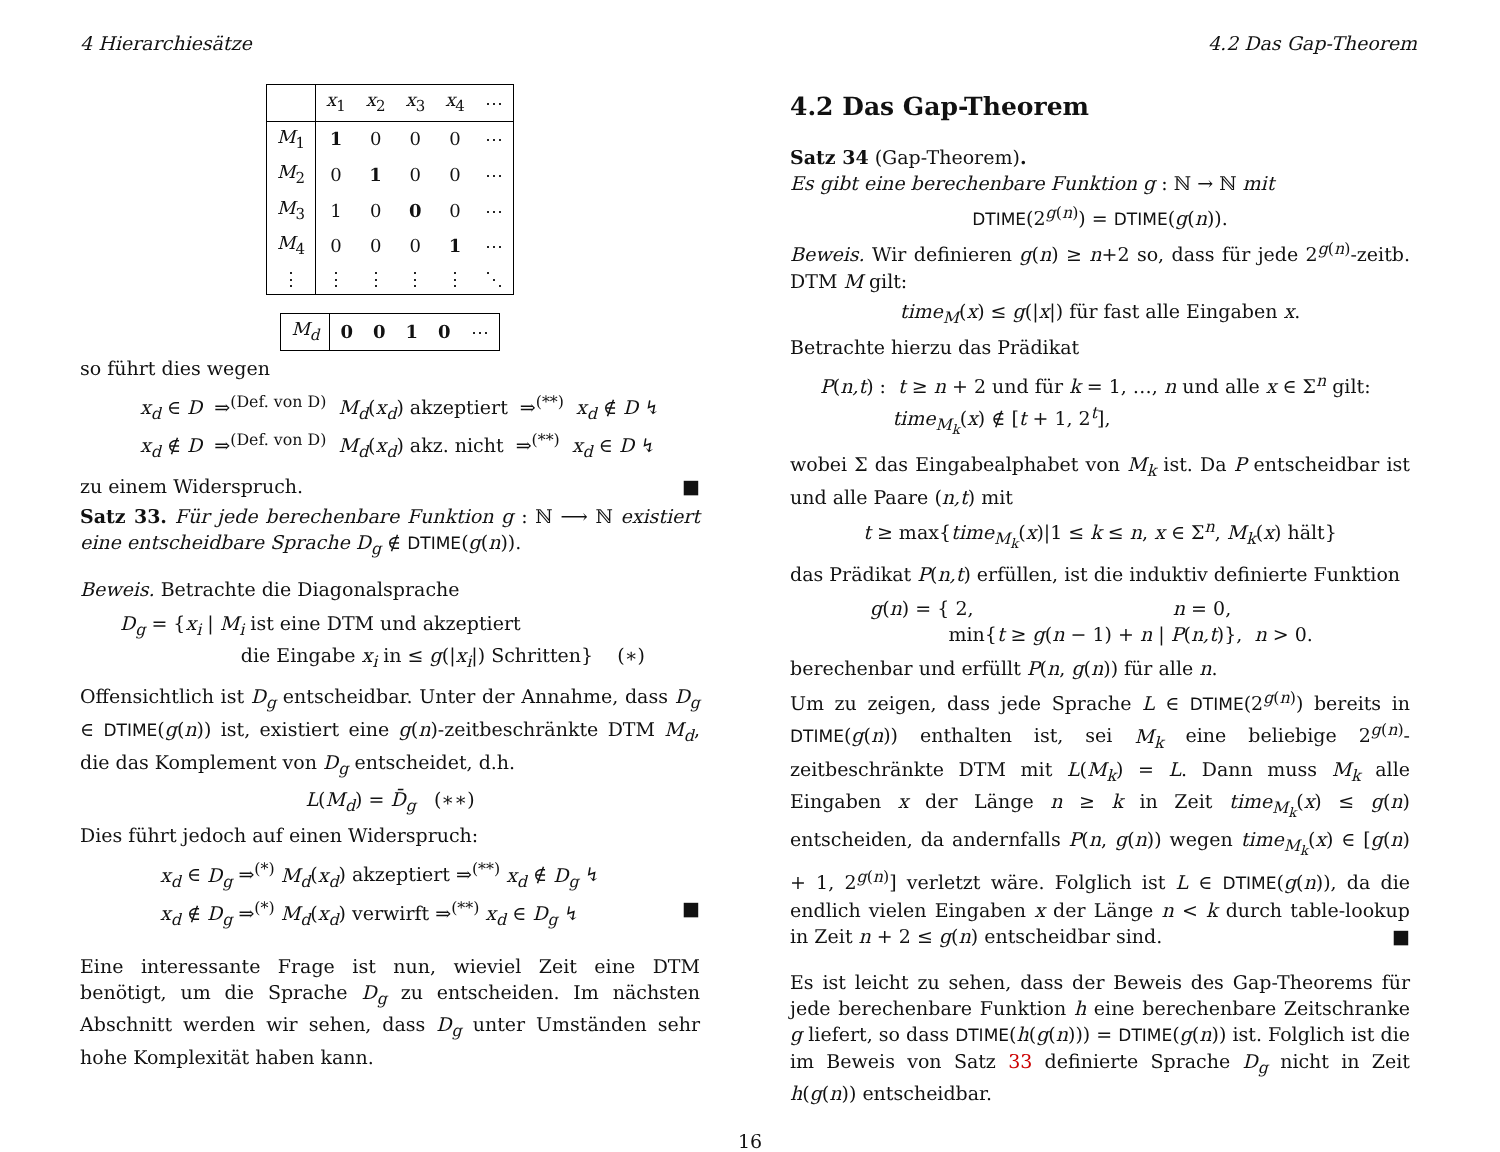4 Hierarchiesätze 4.2 Das Gap-Theorem
| | x<sub>1</sub> | x<sub>2</sub> | x<sub>3</sub> | x<sub>4</sub> | ⋯ |
| --- | --- | --- | --- | --- | --- |
| M<sub>1</sub> | 1 | 0 | 0 | 0 | ⋯ |
| M<sub>2</sub> | 0 | 1 | 0 | 0 | ⋯ |
| M<sub>3</sub> | 1 | 0 | 0 | 0 | ⋯ |
| M<sub>4</sub> | 0 | 0 | 0 | 1 | ⋯ |
| ⋮ | ⋮ | ⋮ | ⋮ | ⋮ | ⋱ |
| M<sub>d</sub> | 0 | 0 | 1 | 0 | ⋯ |
so führt dies wegen
x<sub>d</sub> ∈ D ⇒<sup>(Def. von D)</sup> M<sub>d</sub>(x<sub>d</sub>) akzeptiert ⇒<sup>(**)</sup> x<sub>d</sub> ∉ D ↯
x<sub>d</sub> ∉ D ⇒<sup>(Def. von D)</sup> M<sub>d</sub>(x<sub>d</sub>) akz. nicht ⇒<sup>(**)</sup> x<sub>d</sub> ∈ D ↯
zu einem Widerspruch. ■
Satz 33. Für jede berechenbare Funktion g : ℕ ⟶ ℕ existiert eine entscheidbare Sprache D<sub>g</sub> ∉ DTIME(g(n)).
Beweis. Betrachte die Diagonalsprache
D<sub>g</sub> = {x<sub>i</sub> | M<sub>i</sub> ist eine DTM und akzeptiert
die Eingabe x<sub>i</sub> in ≤ g(|x<sub>i</sub>|) Schritten} (∗)
Offensichtlich ist D<sub>g</sub> entscheidbar. Unter der Annahme, dass D<sub>g</sub> ∈ DTIME(g(n)) ist, existiert eine g(n)-zeitbeschränkte DTM M<sub>d</sub>, die das Komplement von D<sub>g</sub> entscheidet, d.h.
L(M<sub>d</sub>) = D̄<sub>g</sub> (∗∗)
Dies führt jedoch auf einen Widerspruch:
x<sub>d</sub> ∈ D<sub>g</sub> ⇒<sup>(*)</sup> M<sub>d</sub>(x<sub>d</sub>) akzeptiert ⇒<sup>(**)</sup> x<sub>d</sub> ∉ D<sub>g</sub> ↯
x<sub>d</sub> ∉ D<sub>g</sub> ⇒<sup>(*)</sup> M<sub>d</sub>(x<sub>d</sub>) verwirft ⇒<sup>(**)</sup> x<sub>d</sub> ∈ D<sub>g</sub> ↯ ■
Eine interessante Frage ist nun, wieviel Zeit eine DTM benötigt, um die Sprache D<sub>g</sub> zu entscheiden. Im nächsten Abschnitt werden wir sehen, dass D<sub>g</sub> unter Umständen sehr hohe Komplexität haben kann.
4.2 Das Gap-Theorem
Satz 34 (Gap-Theorem).
Es gibt eine berechenbare Funktion g : ℕ → ℕ mit
DTIME(2<sup>g(n)</sup>) = DTIME(g(n)).
Beweis. Wir definieren g(n) ≥ n+2 so, dass für jede 2<sup>g(n)</sup>-zeitb. DTM M gilt:
time<sub>M</sub>(x) ≤ g(|x|) für fast alle Eingaben x.
Betrachte hierzu das Prädikat
P(n,t) : t ≥ n + 2 und für k = 1, …, n und alle x ∈ Σ<sup>n</sup> gilt:
time<sub>M<sub>k</sub></sub>(x) ∉ [t + 1, 2<sup>t</sup>],
wobei Σ das Eingabealphabet von M<sub>k</sub> ist. Da P entscheidbar ist und alle Paare (n,t) mit
t ≥ max{time<sub>M<sub>k</sub></sub>(x)|1 ≤ k ≤ n, x ∈ Σ<sup>n</sup>, M<sub>k</sub>(x) hält}
das Prädikat P(n,t) erfüllen, ist die induktiv definierte Funktion
g(n) = { 2, n = 0,
min{t ≥ g(n − 1) + n | P(n,t)}, n > 0.
berechenbar und erfüllt P(n, g(n)) für alle n.
Um zu zeigen, dass jede Sprache L ∈ DTIME(2<sup>g(n)</sup>) bereits in DTIME(g(n)) enthalten ist, sei M<sub>k</sub> eine beliebige 2<sup>g(n)</sup>-zeitbeschränkte DTM mit L(M<sub>k</sub>) = L. Dann muss M<sub>k</sub> alle Eingaben x der Länge n ≥ k in Zeit time<sub>M<sub>k</sub></sub>(x) ≤ g(n) entscheiden, da andernfalls P(n, g(n)) wegen time<sub>M<sub>k</sub></sub>(x) ∈ [g(n) + 1, 2<sup>g(n)</sup>] verletzt wäre. Folglich ist L ∈ DTIME(g(n)), da die endlich vielen Eingaben x der Länge n < k durch table-lookup in Zeit n + 2 ≤ g(n) entscheidbar sind. ■
Es ist leicht zu sehen, dass der Beweis des Gap-Theorems für jede berechenbare Funktion h eine berechenbare Zeitschranke g liefert, so dass DTIME(h(g(n))) = DTIME(g(n)) ist. Folglich ist die im Beweis von Satz 33 definierte Sprache D<sub>g</sub> nicht in Zeit h(g(n)) entscheidbar.
16